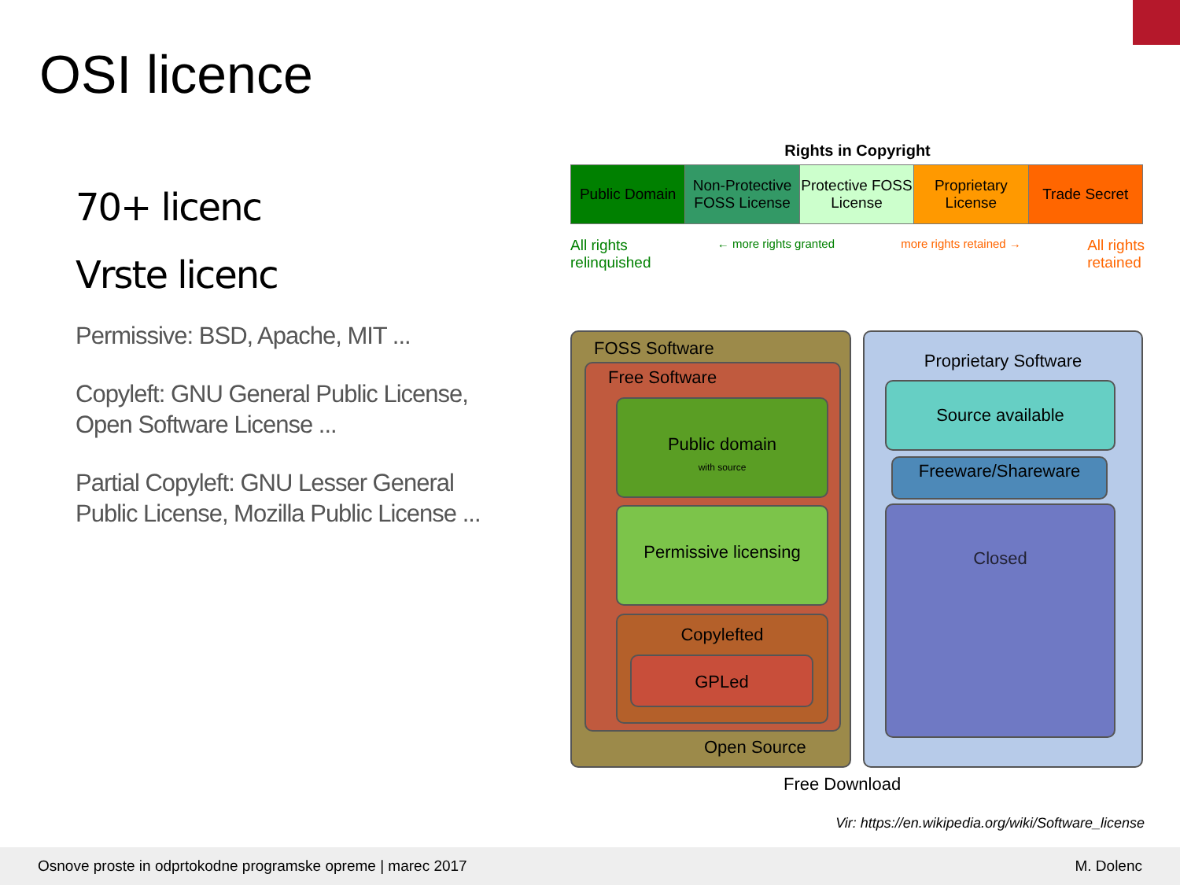OSI licence
70+ licenc
Vrste licenc
Permissive: BSD, Apache, MIT ...
Copyleft: GNU General Public License, Open Software License ...
Partial Copyleft: GNU Lesser General Public License, Mozilla Public License ...
Rights in Copyright
| Public Domain | Non-Protective FOSS License | Protective FOSS License | Proprietary License | Trade Secret |
All rights
relinquished ← more rights granted more rights retained → All rights
retained
FOSS Software
Free Software
Public domain
with source
Permissive licensing
Copylefted
GPLed
Proprietary Software
Source available
Freeware/Shareware
Closed
Open Source
Free Download
Vir: https://en.wikipedia.org/wiki/Software_license
Osnove proste in odprtokodne programske opreme | marec 2017 M. Dolenc